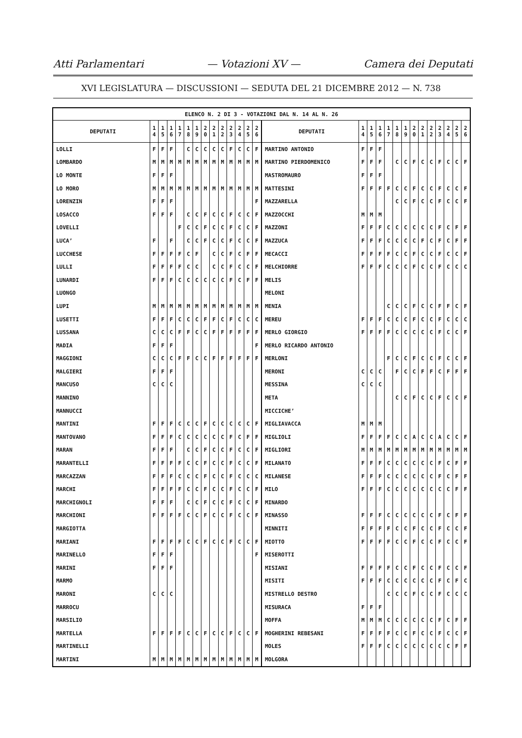Atti Parlamentari — Votazioni XV — Camera dei Deputati
XVI LEGISLATURA — DISCUSSIONI — SEDUTA DEL 21 DICEMBRE 2012 — N. 738
| ELENCO N. 2 DI 3 - VOTAZIONI DAL N. 14 AL N. 26 | | | | | | | | | | | | | | | | | | | | | | | | | | | |
| --- | --- | --- | --- | --- | --- | --- | --- | --- | --- | --- | --- | --- | --- | --- | --- | --- | --- | --- | --- | --- | --- | --- | --- | --- | --- | --- | --- |
| DEPUTATI | 1 4 | 1 5 | 1 6 | 1 7 | 1 8 | 1 9 | 2 0 | 2 1 | 2 2 | 2 3 | 2 4 | 2 5 | 2 6 | DEPUTATI | 1 4 | 1 5 | 1 6 | 1 7 | 1 8 | 1 9 | 2 0 | 2 1 | 2 2 | 2 3 | 2 4 | 2 5 | 2 6 |
| LOLLI | F | F | F | | C | C | C | C | C | F | C | C | F | MARTINO ANTONIO | F | F | F | | | | | | | | | | |
| LOMBARDO | M | M | M | M | M | M | M | M | M | M | M | M | M | MARTINO PIERDOMENICO | F | F | F | | C | C | F | C | C | F | C | C | F |
| LO MONTE | F | F | F | | | | | | | | | | | MASTROMAURO | F | F | F | | | | | | | | | | |
| LO MORO | M | M | M | M | M | M | M | M | M | M | M | M | M | MATTESINI | F | F | F | F | C | C | F | C | C | F | C | C | F |
| LORENZIN | F | F | F | | | | | | | | | | F | MAZZARELLA | | | | | C | C | F | C | C | F | C | C | F |
| LOSACCO | F | F | F | | C | C | F | C | C | F | C | C | F | MAZZOCCHI | M | M | M | | | | | | | | | | |
| LOVELLI | | | | F | C | C | F | C | C | F | C | C | F | MAZZONI | F | F | F | C | C | C | C | C | C | F | C | F | F |
| LUCA’ | F | | F | | C | C | F | C | C | F | C | C | F | MAZZUCA | F | F | F | C | C | C | C | F | C | F | C | F | F |
| LUCCHESE | F | F | F | F | C | F | | C | C | F | C | F | F | MECACCI | F | F | F | F | C | C | F | C | C | F | C | C | F |
| LULLI | F | F | F | F | C | C | | C | C | F | C | C | F | MELCHIORRE | F | F | F | C | C | C | F | C | C | F | C | C | C |
| LUNARDI | F | F | F | C | C | C | C | C | C | F | C | F | F | MELIS | | | | | | | | | | | | | |
| LUONGO | | | | | | | | | | | | | | MELONI | | | | | | | | | | | | | |
| LUPI | M | M | M | M | M | M | M | M | M | M | M | M | M | MENIA | | | | C | C | C | F | C | C | F | F | C | F |
| LUSETTI | F | F | F | C | C | C | F | F | C | F | C | C | C | MEREU | F | F | F | C | C | C | F | C | C | F | C | C | C |
| LUSSANA | C | C | C | F | F | C | C | F | F | F | F | F | F | MERLO GIORGIO | F | F | F | F | C | C | C | C | C | F | C | C | F |
| MADIA | F | F | F | | | | | | | | | | F | MERLO RICARDO ANTONIO | | | | | | | | | | | | | |
| MAGGIONI | C | C | C | F | F | C | C | F | F | F | F | F | F | MERLONI | | | | F | C | C | F | C | C | F | C | C | F |
| MALGIERI | F | F | F | | | | | | | | | | | MERONI | C | C | C | | F | C | C | F | F | C | F | F | F |
| MANCUSO | C | C | C | | | | | | | | | | | MESSINA | C | C | C | | | | | | | | | | |
| MANNINO | | | | | | | | | | | | | | META | | | | | C | C | F | C | C | F | C | C | F |
| MANNUCCI | | | | | | | | | | | | | | MICCICHE’ | | | | | | | | | | | | | |
| MANTINI | F | F | F | C | C | C | F | C | C | C | C | C | F | MIGLIAVACCA | M | M | M | | | | | | | | | | |
| MANTOVANO | F | F | F | C | C | C | C | C | C | F | C | F | F | MIGLIOLI | F | F | F | F | C | C | A | C | C | A | C | C | F |
| MARAN | F | F | F | | C | C | F | C | C | F | C | C | F | MIGLIORI | M | M | M | M | M | M | M | M | M | M | M | M | M |
| MARANTELLI | F | F | F | F | C | C | F | C | C | F | C | C | F | MILANATO | F | F | F | C | C | C | C | C | C | F | C | F | F |
| MARCAZZAN | F | F | F | C | C | C | F | C | C | F | C | C | C | MILANESE | F | F | F | C | C | C | C | C | C | F | C | F | F |
| MARCHI | F | F | F | F | C | C | F | C | C | F | C | C | F | MILO | F | F | F | C | C | C | C | C | C | C | C | F | F |
| MARCHIGNOLI | F | F | F | | C | C | F | C | C | F | C | C | F | MINARDO | | | | | | | | | | | | | |
| MARCHIONI | F | F | F | F | C | C | F | C | C | F | C | C | F | MINASSO | F | F | F | C | C | C | C | C | C | F | C | F | F |
| MARGIOTTA | | | | | | | | | | | | | | MINNITI | F | F | F | F | C | C | F | C | C | F | C | C | F |
| MARIANI | F | F | F | F | C | C | F | C | C | F | C | C | F | MIOTTO | F | F | F | F | C | C | F | C | C | F | C | C | F |
| MARINELLO | F | F | F | | | | | | | | | | F | MISEROTTI | | | | | | | | | | | | | |
| MARINI | F | F | F | | | | | | | | | | | MISIANI | F | F | F | F | C | C | F | C | C | F | C | C | F |
| MARMO | | | | | | | | | | | | | | MISITI | F | F | F | C | C | C | C | C | C | F | C | F | C |
| MARONI | C | C | C | | | | | | | | | | | MISTRELLO DESTRO | | | | C | C | C | F | C | C | F | C | C | C |
| MARROCU | | | | | | | | | | | | | | MISURACA | F | F | F | | | | | | | | | | |
| MARSILIO | | | | | | | | | | | | | | MOFFA | M | M | M | C | C | C | C | C | C | F | C | F | F |
| MARTELLA | F | F | F | F | C | C | F | C | C | F | C | C | F | MOGHERINI REBESANI | F | F | F | F | C | C | F | C | C | F | C | C | F |
| MARTINELLI | | | | | | | | | | | | | | MOLES | F | F | F | C | C | C | C | C | C | C | C | F | F |
| MARTINI | M | M | M | M | M | M | M | M | M | M | M | M | M | MOLGORA | | | | | | | | | | | | | |